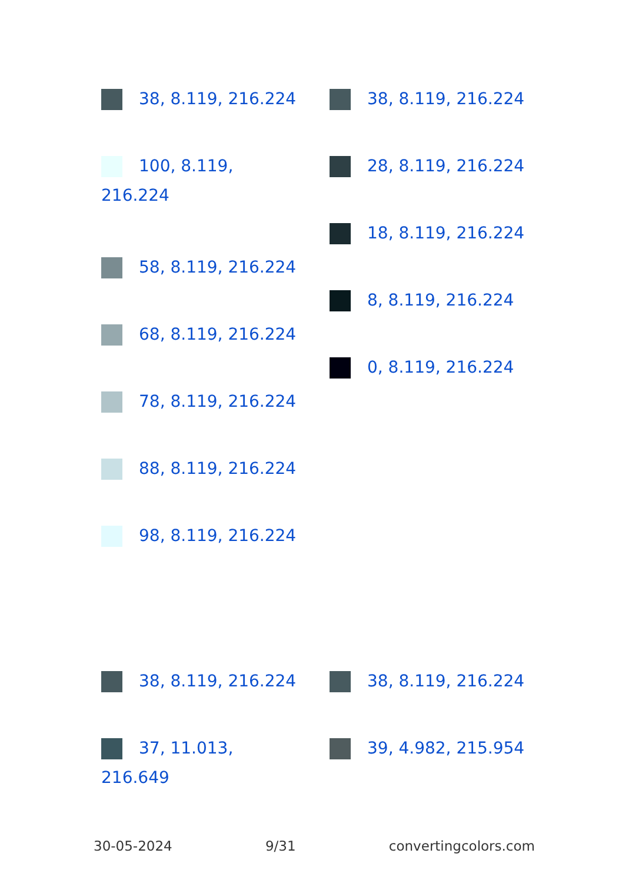38, 8.119, 216.224
100, 8.119,
216.224
58, 8.119, 216.224
68, 8.119, 216.224
78, 8.119, 216.224
88, 8.119, 216.224
98, 8.119, 216.224
38, 8.119, 216.224
28, 8.119, 216.224
18, 8.119, 216.224
8, 8.119, 216.224
0, 8.119, 216.224
38, 8.119, 216.224
37, 11.013,
216.649
38, 8.119, 216.224
39, 4.982, 215.954
30-05-2024 9/31 convertingcolors.com